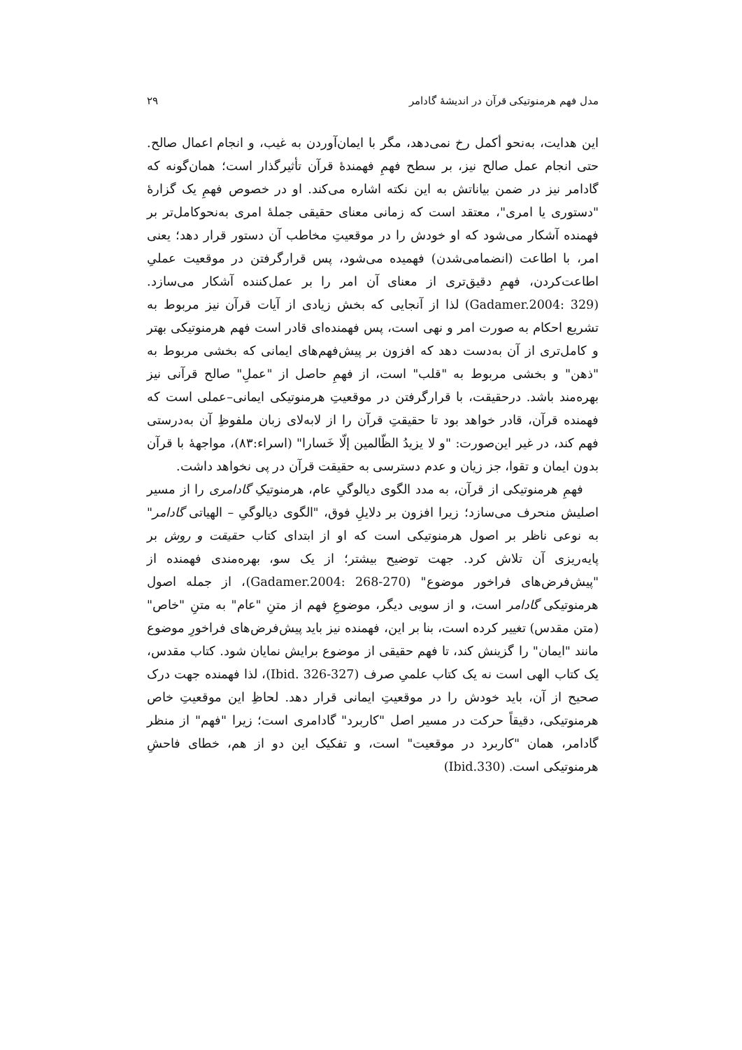مدل فهم هرمنوتیکی قرآن در اندیشهٔ گادامر ۲۹
این هدایت، به‌نحو أکمل رخ نمی‌دهد، مگر با ایمان‌آوردن به غیب، و انجام اعمال صالح. حتی انجام عمل صالح نیز، بر سطح فهمِ فهمندهٔ قرآن تأثیرگذار است؛ همان‌گونه که گادامر نیز در ضمن بیاناتش به این نکته اشاره می‌کند. او در خصوص فهمِ یک گزارهٔ "دستوری یا امری"، معتقد است که زمانی معنای حقیقی جملهٔ امری به‌نحوکامل‌تر بر فهمنده آشکار می‌شود که او خودش را در موقعیتِ مخاطب آن دستور قرار دهد؛ یعنی امر، با اطاعت (انضمامی‌شدن) فهمیده می‌شود، پس قرارگرفتن در موقعیت عملیِ اطاعت‌کردن، فهمِ دقیق‌تری از معنای آن امر را بر عمل‌کننده آشکار می‌سازد. (Gadamer.2004: 329) لذا از آنجایی که بخش زیادی از آیات قرآن نیز مربوط به تشریع احکام به صورت امر و نهی است، پس فهمنده‌ای قادر است فهم هرمنوتیکی بهتر و کامل‌تری از آن به‌دست دهد که افزون بر پیش‌فهم‌های ایمانی که بخشی مربوط به "ذهن" و بخشی مربوط به "قلب" است، از فهمِ حاصل از "عملِ" صالح قرآنی نیز بهره‌مند باشد. درحقیقت، با قرارگرفتن در موقعیتِ هرمنوتیکی ایمانی–عملی است که فهمنده قرآن، قادر خواهد بود تا حقیقتِ قرآن را از لابه‌لای زبان ملفوظِ آن به‌درستی فهم کند، در غیر این‌صورت: "و لا یزیدُ الظّالمین إلّا خَسارا" (اسراء:۸۳)، مواجههٔ با قرآن بدون ایمان و تقوا، جز زیان و عدم دسترسی به حقیقت قرآن در پی نخواهد داشت.
فهمِ هرمنوتیکی از قرآن، به مدد الگوی دیالوگیِ عام، هرمنوتیکِ گادامری را از مسیر اصلیش منحرف می‌سازد؛ زیرا افزون بر دلایلِ فوق، "الگوی دیالوگیِ – الهیاتی گادامر" به نوعی ناظر بر اصول هرمنوتیکی است که او از ابتدای کتاب حقیقت و روش بر پایه‌ریزی آن تلاش کرد. جهت توضیح بیشتر؛ از یک سو، بهره‌مندی فهمنده از "پیش‌فرض‌های فراخور موضوع" (Gadamer.2004: 268-270)، از جمله اصول هرمنوتیکی گادامر است، و از سویی دیگر، موضوعِ فهم از متنِ "عام" به متنِ "خاص" (متن مقدس) تغییر کرده است، بنا بر این، فهمنده نیز باید پیش‌فرض‌های فراخورِ موضوع مانند "ایمان" را گزینش کند، تا فهم حقیقی از موضوع برایش نمایان شود. کتاب مقدس، یک کتاب الهی است نه یک کتاب علمیِ صرف (Ibid. 326-327)، لذا فهمنده جهت درک صحیح از آن، باید خودش را در موقعیتِ ایمانی قرار دهد. لحاظِ این موقعیتِ خاص هرمنوتیکی، دقیقاً حرکت در مسیر اصل "کاربرد" گادامری است؛ زیرا "فهم" از منظر گادامر، همان "کاربرد در موقعیت" است، و تفکیک این دو از هم، خطای فاحشِ هرمنوتیکی است. (Ibid.330)